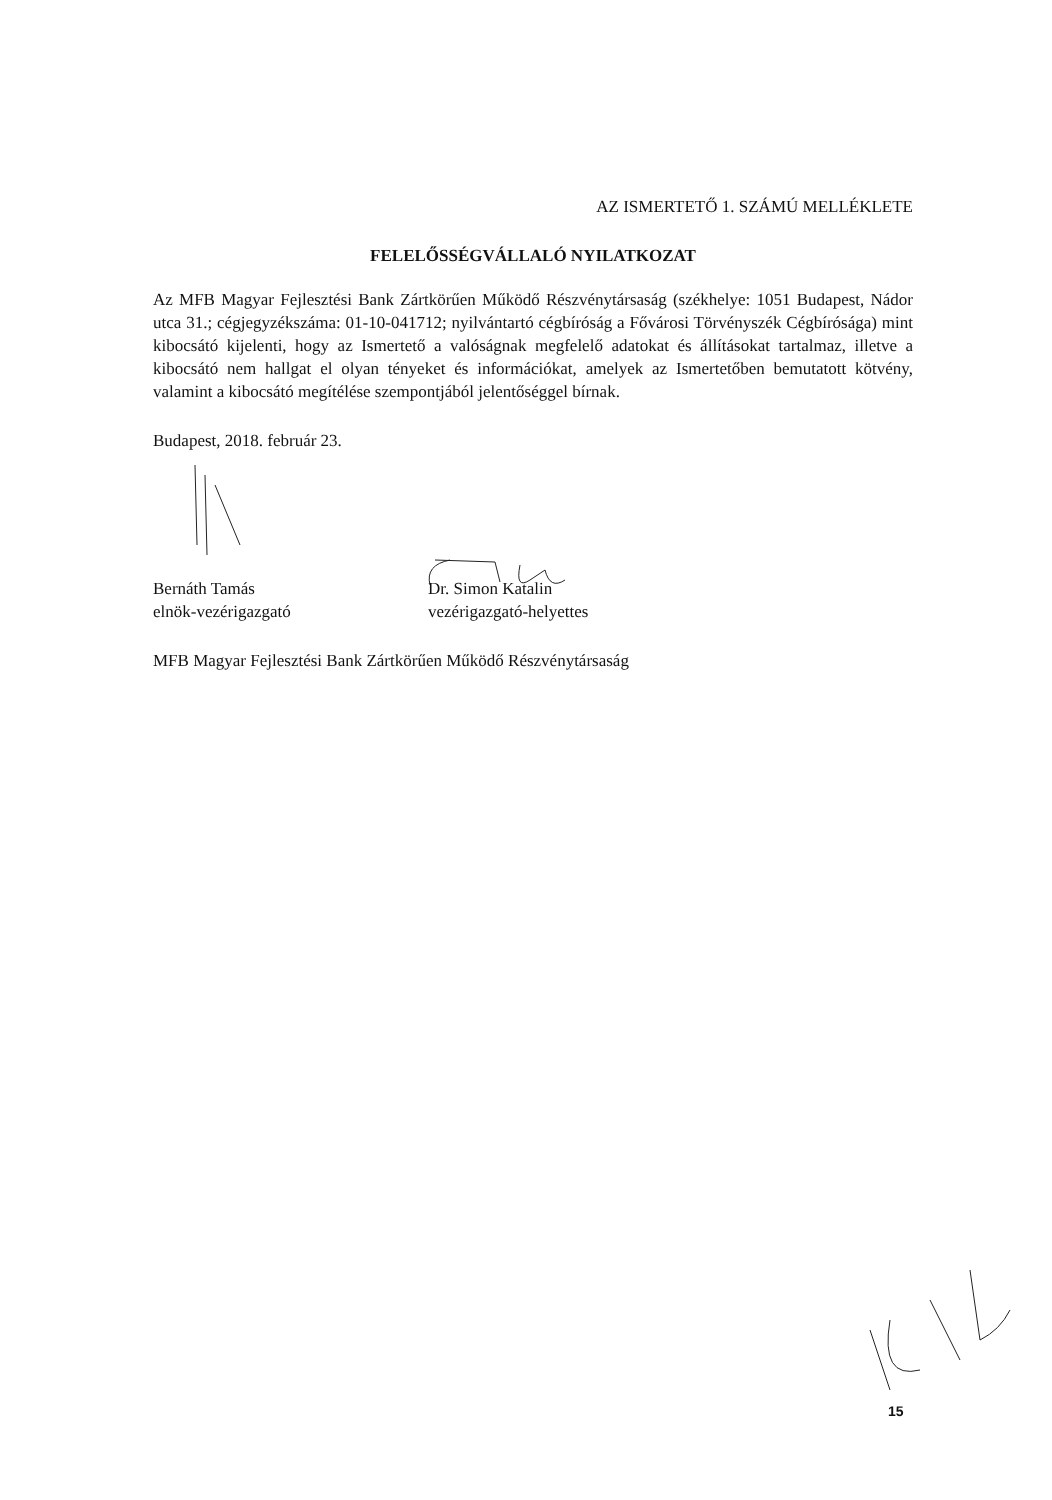AZ ISMERTETŐ 1. SZÁMÚ MELLÉKLETE
FELELŐSSÉGVÁLLALÓ NYILATKOZAT
Az MFB Magyar Fejlesztési Bank Zártkörűen Működő Részvénytársaság (székhelye: 1051 Budapest, Nádor utca 31.; cégjegyzékszáma: 01-10-041712; nyilvántartó cégbíróság a Fővárosi Törvényszék Cégbírósága) mint kibocsátó kijelenti, hogy az Ismertető a valóságnak megfelelő adatokat és állításokat tartalmaz, illetve a kibocsátó nem hallgat el olyan tényeket és információkat, amelyek az Ismertetőben bemutatott kötvény, valamint a kibocsátó megítélése szempontjából jelentőséggel bírnak.
Budapest, 2018. február 23.
Bernáth Tamás
elnök-vezérigazgató
Dr. Simon Katalin
vezérigazgató-helyettes
MFB Magyar Fejlesztési Bank Zártkörűen Működő Részvénytársaság
15